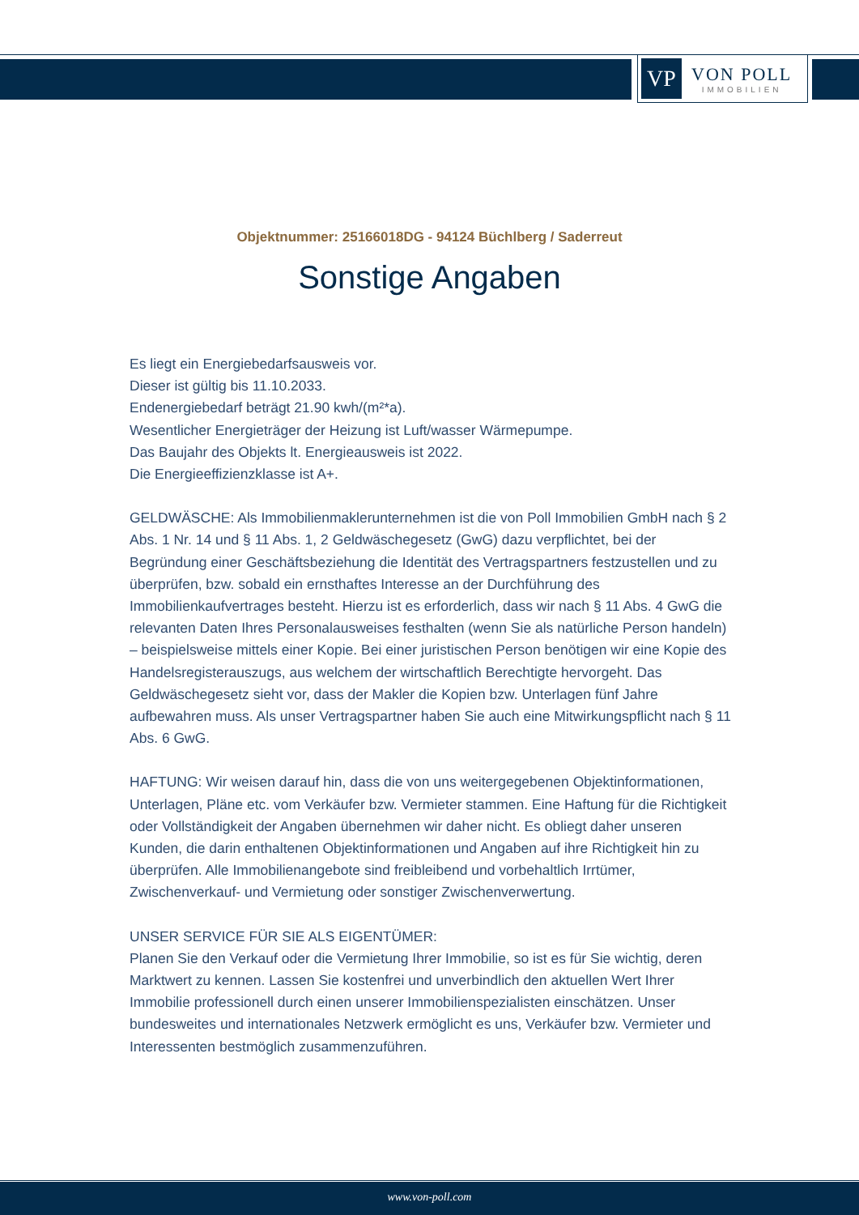VP
VON POLL
IMMOBILIEN
Objektnummer: 25166018DG - 94124 Büchlberg / Saderreut
Sonstige Angaben
Es liegt ein Energiebedarfsausweis vor.
Dieser ist gültig bis 11.10.2033.
Endenergiebedarf beträgt 21.90 kwh/(m²*a).
Wesentlicher Energieträger der Heizung ist Luft/wasser Wärmepumpe.
Das Baujahr des Objekts lt. Energieausweis ist 2022.
Die Energieeffizienzklasse ist A+.
GELDWÄSCHE: Als Immobilienmaklerunternehmen ist die von Poll Immobilien GmbH nach § 2 Abs. 1 Nr. 14 und § 11 Abs. 1, 2 Geldwäschegesetz (GwG) dazu verpflichtet, bei der Begründung einer Geschäftsbeziehung die Identität des Vertragspartners festzustellen und zu überprüfen, bzw. sobald ein ernsthaftes Interesse an der Durchführung des Immobilienkaufvertrages besteht. Hierzu ist es erforderlich, dass wir nach § 11 Abs. 4 GwG die relevanten Daten Ihres Personalausweises festhalten (wenn Sie als natürliche Person handeln) – beispielsweise mittels einer Kopie. Bei einer juristischen Person benötigen wir eine Kopie des Handelsregisterauszugs, aus welchem der wirtschaftlich Berechtigte hervorgeht. Das Geldwäschegesetz sieht vor, dass der Makler die Kopien bzw. Unterlagen fünf Jahre aufbewahren muss. Als unser Vertragspartner haben Sie auch eine Mitwirkungspflicht nach § 11 Abs. 6 GwG.
HAFTUNG: Wir weisen darauf hin, dass die von uns weitergegebenen Objektinformationen, Unterlagen, Pläne etc. vom Verkäufer bzw. Vermieter stammen. Eine Haftung für die Richtigkeit oder Vollständigkeit der Angaben übernehmen wir daher nicht. Es obliegt daher unseren Kunden, die darin enthaltenen Objektinformationen und Angaben auf ihre Richtigkeit hin zu überprüfen. Alle Immobilienangebote sind freibleibend und vorbehaltlich Irrtümer, Zwischenverkauf- und Vermietung oder sonstiger Zwischenverwertung.
UNSER SERVICE FÜR SIE ALS EIGENTÜMER:
Planen Sie den Verkauf oder die Vermietung Ihrer Immobilie, so ist es für Sie wichtig, deren Marktwert zu kennen. Lassen Sie kostenfrei und unverbindlich den aktuellen Wert Ihrer Immobilie professionell durch einen unserer Immobilienspezialisten einschätzen. Unser bundesweites und internationales Netzwerk ermöglicht es uns, Verkäufer bzw. Vermieter und Interessenten bestmöglich zusammenzuführen.
www.von-poll.com